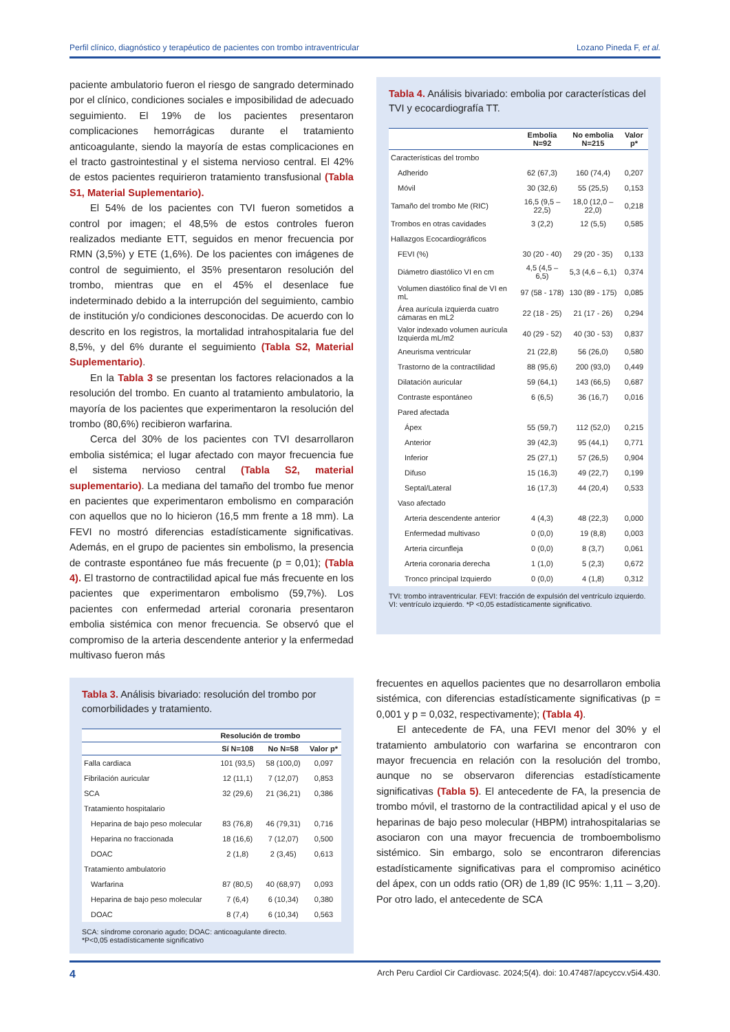Perfil clínico, diagnóstico y terapéutico de pacientes con trombo intraventricular Lozano Pineda F, et al.
paciente ambulatorio fueron el riesgo de sangrado determinado por el clínico, condiciones sociales e imposibilidad de adecuado seguimiento. El 19% de los pacientes presentaron complicaciones hemorrágicas durante el tratamiento anticoagulante, siendo la mayoría de estas complicaciones en el tracto gastrointestinal y el sistema nervioso central. El 42% de estos pacientes requirieron tratamiento transfusional (Tabla S1, Material Suplementario).
El 54% de los pacientes con TVI fueron sometidos a control por imagen; el 48,5% de estos controles fueron realizados mediante ETT, seguidos en menor frecuencia por RMN (3,5%) y ETE (1,6%). De los pacientes con imágenes de control de seguimiento, el 35% presentaron resolución del trombo, mientras que en el 45% el desenlace fue indeterminado debido a la interrupción del seguimiento, cambio de institución y/o condiciones desconocidas. De acuerdo con lo descrito en los registros, la mortalidad intrahospitalaria fue del 8,5%, y del 6% durante el seguimiento (Tabla S2, Material Suplementario).
En la Tabla 3 se presentan los factores relacionados a la resolución del trombo. En cuanto al tratamiento ambulatorio, la mayoría de los pacientes que experimentaron la resolución del trombo (80,6%) recibieron warfarina.
Cerca del 30% de los pacientes con TVI desarrollaron embolia sistémica; el lugar afectado con mayor frecuencia fue el sistema nervioso central (Tabla S2, material suplementario). La mediana del tamaño del trombo fue menor en pacientes que experimentaron embolismo en comparación con aquellos que no lo hicieron (16,5 mm frente a 18 mm). La FEVI no mostró diferencias estadísticamente significativas. Además, en el grupo de pacientes sin embolismo, la presencia de contraste espontáneo fue más frecuente (p = 0,01); (Tabla 4). El trastorno de contractilidad apical fue más frecuente en los pacientes que experimentaron embolismo (59,7%). Los pacientes con enfermedad arterial coronaria presentaron embolia sistémica con menor frecuencia. Se observó que el compromiso de la arteria descendente anterior y la enfermedad multivaso fueron más
Tabla 3. Análisis bivariado: resolución del trombo por comorbilidades y tratamiento.
| | Resolución de trombo | | |
| --- | --- | --- | --- |
| | Sí N=108 | No N=58 | Valor p* |
| Falla cardiaca | 101 (93,5) | 58 (100,0) | 0,097 |
| Fibrilación auricular | 12 (11,1) | 7 (12,07) | 0,853 |
| SCA | 32 (29,6) | 21 (36,21) | 0,386 |
| Tratamiento hospitalario | | | |
| Heparina de bajo peso molecular | 83 (76,8) | 46 (79,31) | 0,716 |
| Heparina no fraccionada | 18 (16,6) | 7 (12,07) | 0,500 |
| DOAC | 2 (1,8) | 2 (3,45) | 0,613 |
| Tratamiento ambulatorio | | | |
| Warfarina | 87 (80,5) | 40 (68,97) | 0,093 |
| Heparina de bajo peso molecular | 7 (6,4) | 6 (10,34) | 0,380 |
| DOAC | 8 (7,4) | 6 (10,34) | 0,563 |
SCA: síndrome coronario agudo; DOAC: anticoagulante directo.
*P<0,05 estadísticamente significativo
Tabla 4. Análisis bivariado: embolia por características del TVI y ecocardiografía TT.
| | Embolia N=92 | No embolia N=215 | Valor p* |
| --- | --- | --- | --- |
| Características del trombo | | | |
| Adherido | 62 (67,3) | 160 (74,4) | 0,207 |
| Móvil | 30 (32,6) | 55 (25,5) | 0,153 |
| Tamaño del trombo Me (RIC) | 16,5 (9,5 – 22,5) | 18,0 (12,0 – 22,0) | 0,218 |
| Trombos en otras cavidades | 3 (2,2) | 12 (5,5) | 0,585 |
| Hallazgos Ecocardiográficos | | | |
| FEVI (%) | 30 (20 - 40) | 29 (20 - 35) | 0,133 |
| Diámetro diastólico VI en cm | 4,5 (4,5 – 6,5) | 5,3 (4,6 – 6,1) | 0,374 |
| Volumen diastólico final de VI en mL | 97 (58 - 178) | 130 (89 - 175) | 0,085 |
| Área aurícula izquierda cuatro cámaras en mL2 | 22 (18 - 25) | 21 (17 - 26) | 0,294 |
| Valor indexado volumen aurícula Izquierda mL/m2 | 40 (29 - 52) | 40 (30 - 53) | 0,837 |
| Aneurisma ventricular | 21 (22,8) | 56 (26,0) | 0,580 |
| Trastorno de la contractilidad | 88 (95,6) | 200 (93,0) | 0,449 |
| Dilatación auricular | 59 (64,1) | 143 (66,5) | 0,687 |
| Contraste espontáneo | 6 (6,5) | 36 (16,7) | 0,016 |
| Pared afectada | | | |
| Ápex | 55 (59,7) | 112 (52,0) | 0,215 |
| Anterior | 39 (42,3) | 95 (44,1) | 0,771 |
| Inferior | 25 (27,1) | 57 (26,5) | 0,904 |
| Difuso | 15 (16,3) | 49 (22,7) | 0,199 |
| Septal/Lateral | 16 (17,3) | 44 (20,4) | 0,533 |
| Vaso afectado | | | |
| Arteria descendente anterior | 4 (4,3) | 48 (22,3) | 0,000 |
| Enfermedad multivaso | 0 (0,0) | 19 (8,8) | 0,003 |
| Arteria circunfleja | 0 (0,0) | 8 (3,7) | 0,061 |
| Arteria coronaria derecha | 1 (1,0) | 5 (2,3) | 0,672 |
| Tronco principal Izquierdo | 0 (0,0) | 4 (1,8) | 0,312 |
TVI: trombo intraventricular. FEVI: fracción de expulsión del ventrículo izquierdo. VI: ventrículo izquierdo. *P <0,05 estadísticamente significativo.
frecuentes en aquellos pacientes que no desarrollaron embolia sistémica, con diferencias estadísticamente significativas (p = 0,001 y p = 0,032, respectivamente); (Tabla 4).
El antecedente de FA, una FEVI menor del 30% y el tratamiento ambulatorio con warfarina se encontraron con mayor frecuencia en relación con la resolución del trombo, aunque no se observaron diferencias estadísticamente significativas (Tabla 5). El antecedente de FA, la presencia de trombo móvil, el trastorno de la contractilidad apical y el uso de heparinas de bajo peso molecular (HBPM) intrahospitalarias se asociaron con una mayor frecuencia de tromboembolismo sistémico. Sin embargo, solo se encontraron diferencias estadísticamente significativas para el compromiso acinético del ápex, con un odds ratio (OR) de 1,89 (IC 95%: 1,11 – 3,20). Por otro lado, el antecedente de SCA
4 Arch Peru Cardiol Cir Cardiovasc. 2024;5(4). doi: 10.47487/apcyccv.v5i4.430.